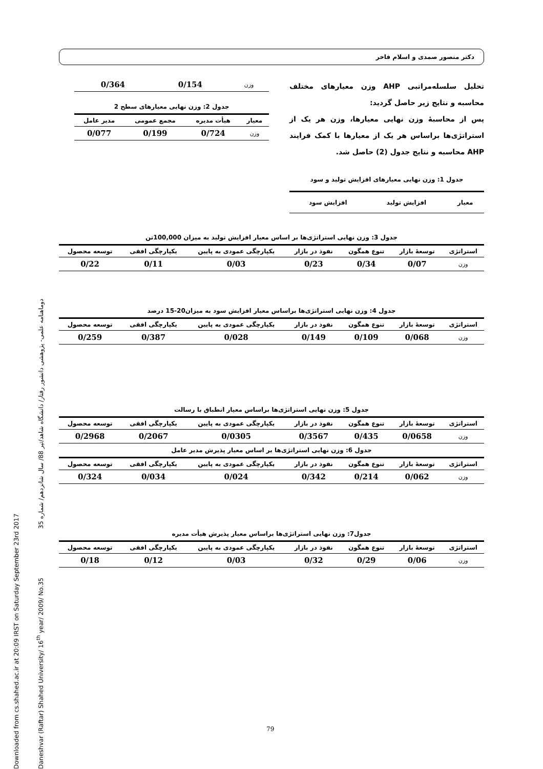Downloaded from cs.shahed.ac.ir at 20:09 IRST on Saturday September 23rd 2017
Daneshvar (Raftar) Shahed University/ 16<sup>th</sup> year/ 2009/ No.35 دوماهنامه علمی- پژوهشی دانشور رفتار/ دانشگاه شاهد/تیر 88/ سال شانزدهم/ شماره 35
دکتر منصور صمدی و اسلام فاخر
تحلیل سلسله‌مراتبی AHP وزن معیارهای مختلف محاسبه و نتایج زیر حاصل گردید:
پس از محاسبهٔ وزن نهایی معیارها، وزن هر یک از استراتژی‌ها براساس هر یک از معیارها با کمک فرایند AHP محاسبه و نتایج جدول (2) حاصل شد.
جدول 1: وزن نهایی معیارهای افزایش تولید و سود
| معیار | افزایش تولید | افزایش سود |
| --- | --- | --- |
| وزن | 0/154 | 0/364 |
جدول 2: وزن نهایی معیارهای سطح 2
| معیار | هیأت مدیره | مجمع عمومی | مدیر عامل |
| --- | --- | --- | --- |
| وزن | 0/724 | 0/199 | 0/077 |
جدول 3: وزن نهایی استراتژی‌ها بر اساس معیار افزایش تولید به میزان 100,000تن
| استراتژی | توسعهٔ بازار | تنوع همگون | نفوذ در بازار | یکپارچگی عمودی به پایین | یکپارچگی افقی | توسعه محصول |
| --- | --- | --- | --- | --- | --- | --- |
| وزن | 0/07 | 0/34 | 0/23 | 0/03 | 0/11 | 0/22 |
جدول 4: وزن نهایی استراتژی‌ها براساس معیار افزایش سود به میزان20-15 درصد
| استراتژی | توسعهٔ بازار | تنوع همگون | نفوذ در بازار | یکپارچگی عمودی به پایین | یکپارچگی افقی | توسعه محصول |
| --- | --- | --- | --- | --- | --- | --- |
| وزن | 0/068 | 0/109 | 0/149 | 0/028 | 0/387 | 0/259 |
جدول 5: وزن نهایی استراتژی‌ها براساس معیار انطباق با رسالت
| استراتژی | توسعهٔ بازار | تنوع همگون | نفوذ در بازار | یکپارچگی عمودی به پایین | یکپارچگی افقی | توسعه محصول |
| --- | --- | --- | --- | --- | --- | --- |
| وزن | 0/0658 | 0/435 | 0/3567 | 0/0305 | 0/2067 | 0/2968 |
جدول 6: وزن نهایی استراتژی‌ها بر اساس معیار پذیرش مدیر عامل
| استراتژی | توسعهٔ بازار | تنوع همگون | نفوذ در بازار | یکپارچگی عمودی به پایین | یکپارچگی افقی | توسعه محصول |
| --- | --- | --- | --- | --- | --- | --- |
| وزن | 0/062 | 0/214 | 0/342 | 0/024 | 0/034 | 0/324 |
جدول7: وزن نهایی استراتژی‌ها براساس معیار پذیرش هیأت مدیره
| استراتژی | توسعهٔ بازار | تنوع همگون | نفوذ در بازار | یکپارچگی عمودی به پایین | یکپارچگی افقی | توسعه محصول |
| --- | --- | --- | --- | --- | --- | --- |
| وزن | 0/06 | 0/29 | 0/32 | 0/03 | 0/12 | 0/18 |
79